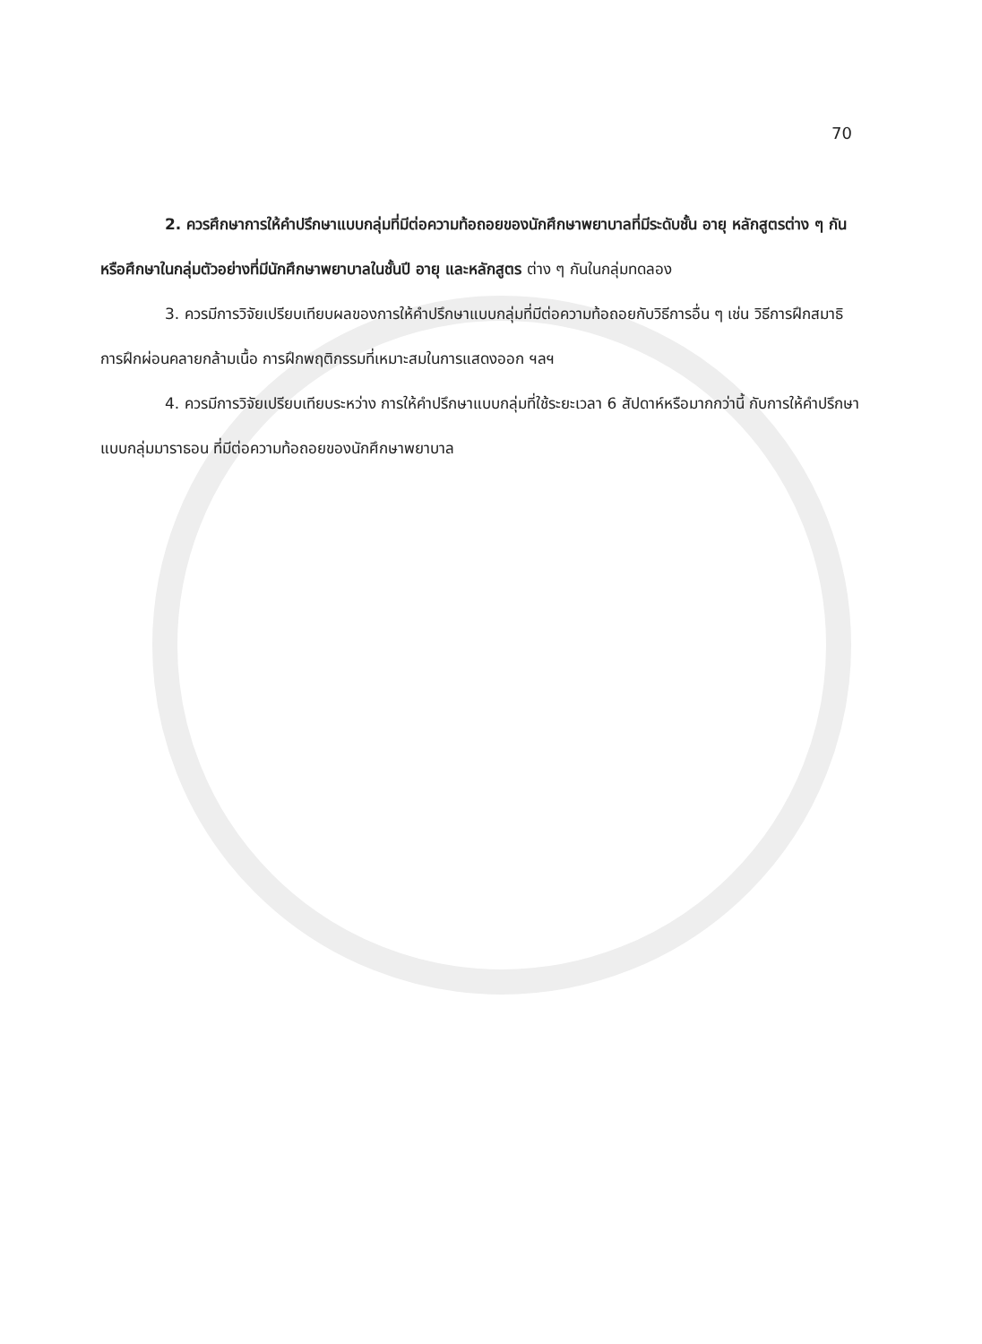70
2. ควรศึกษาการให้คำปรึกษาแบบกลุ่มที่มีต่อความท้อถอยของนักศึกษาพยาบาลที่มีระดับชั้น อายุ หลักสูตรต่าง ๆ กัน หรือศึกษาในกลุ่มตัวอย่างที่มีนักศึกษาพยาบาลในชั้นปี อายุ และหลักสูตร ต่าง ๆ กันในกลุ่มทดลอง
3. ควรมีการวิจัยเปรียบเทียบผลของการให้คำปรึกษาแบบกลุ่มที่มีต่อความท้อถอยกับวิธีการอื่น ๆ เช่น วิธีการฝึกสมาธิ การฝึกผ่อนคลายกล้ามเนื้อ การฝึกพฤติกรรมที่เหมาะสมในการแสดงออก ฯลฯ
4. ควรมีการวิจัยเปรียบเทียบระหว่าง การให้คำปรึกษาแบบกลุ่มที่ใช้ระยะเวลา 6 สัปดาห์หรือมากกว่านี้ กับการให้คำปรึกษาแบบกลุ่มมาราธอน ที่มีต่อความท้อถอยของนักศึกษาพยาบาล